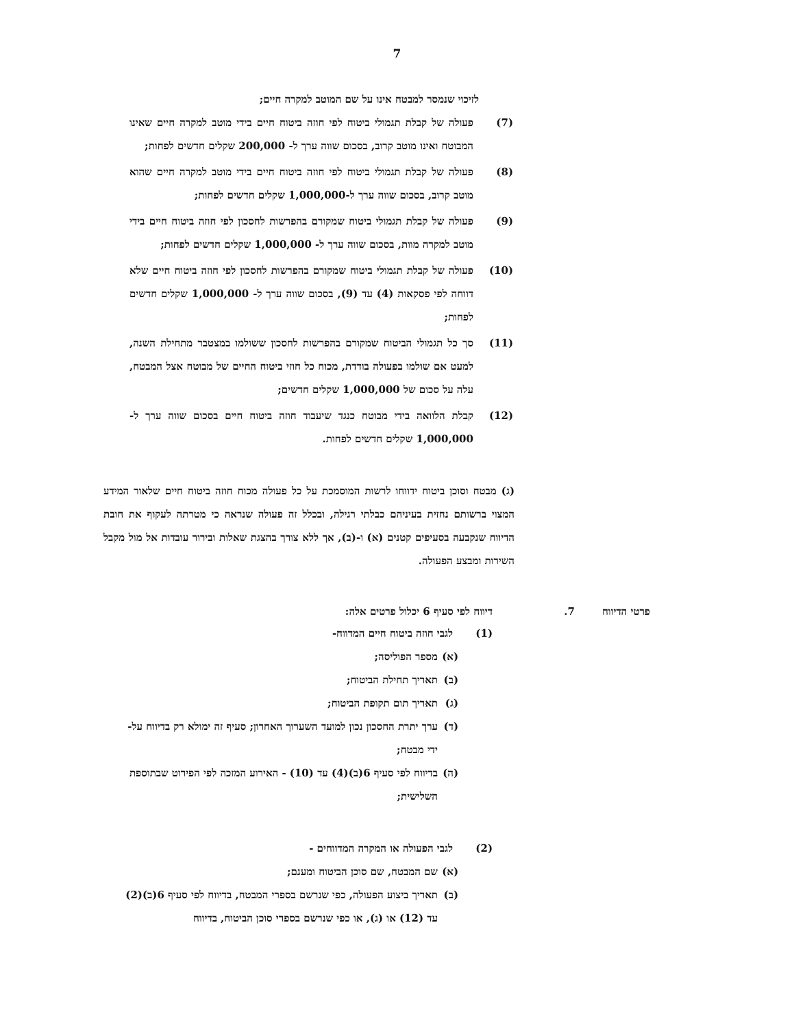7
לזיכוי שנמסר למבטח אינו על שם המוטב למקרה חיים;
(7) פעולה של קבלת תגמולי ביטוח לפי חוזה ביטוח חיים בידי מוטב למקרה חיים שאינו המבוטח ואינו מוטב קרוב, בסכום שווה ערך ל- 200,000 שקלים חדשים לפחות;
(8) פעולה של קבלת תגמולי ביטוח לפי חוזה ביטוח חיים בידי מוטב למקרה חיים שהוא מוטב קרוב, בסכום שווה ערך ל-1,000,000 שקלים חדשים לפחות;
(9) פעולה של קבלת תגמולי ביטוח שמקורם בהפרשות לחסכון לפי חוזה ביטוח חיים בידי מוטב למקרה מוות, בסכום שווה ערך ל- 1,000,000 שקלים חדשים לפחות;
(10) פעולה של קבלת תגמולי ביטוח שמקורם בהפרשות לחסכון לפי חוזה ביטוח חיים שלא דווחה לפי פסקאות (4) עד (9), בסכום שווה ערך ל- 1,000,000 שקלים חדשים לפחות;
(11) סך כל תגמולי הביטוח שמקורם בהפרשות לחסכון ששולמו במצטבר מתחילת השנה, למעט אם שולמו בפעולה בודדת, מכוח כל חוזי ביטוח החיים של מבוטח אצל המבטח, עלה על סכום של 1,000,000 שקלים חדשים;
(12) קבלת הלוואה בידי מבוטח כנגד שיעבוד חוזה ביטוח חיים בסכום שווה ערך ל- 1,000,000 שקלים חדשים לפחות.
(ג) מבטח וסוכן ביטוח ידווחו לרשות המוסמכת על כל פעולה מכוח חוזה ביטוח חיים שלאור המידע המצוי ברשותם נחזית בעיניהם כבלתי רגילה, ובכלל זה פעולה שנראה כי מטרתה לעקוף את חובת הדיווח שנקבעה בסעיפים קטנים (א) ו-(ב), אך ללא צורך בהצגת שאלות ובירור עובדות אל מול מקבל השירות ומבצע הפעולה.
פרטי הדיווח 7. דיווח לפי סעיף 6 יכלול פרטים אלה:
(1) לגבי חוזה ביטוח חיים המדווח-
(א) מספר הפוליסה;
(ב) תאריך תחילת הביטוח;
(ג) תאריך תום תקופת הביטוח;
(ד) ערך יתרת החסכון נכון למועד השערוך האחרון; סעיף זה ימולא רק בדיווח על-ידי מבטח;
(ה) בדיווח לפי סעיף 6(ב)(4) עד (10) - האירוע המזכה לפי הפירוט שבתוספת השלישית;
(2) לגבי הפעולה או המקרה המדווחים -
(א) שם המבטח, שם סוכן הביטוח ומענם;
(ב) תאריך ביצוע הפעולה, כפי שנרשם בספרי המבטח, בדיווח לפי סעיף 6(ב)(2) עד (12) או (ג), או כפי שנרשם בספרי סוכן הביטוח, בדיווח